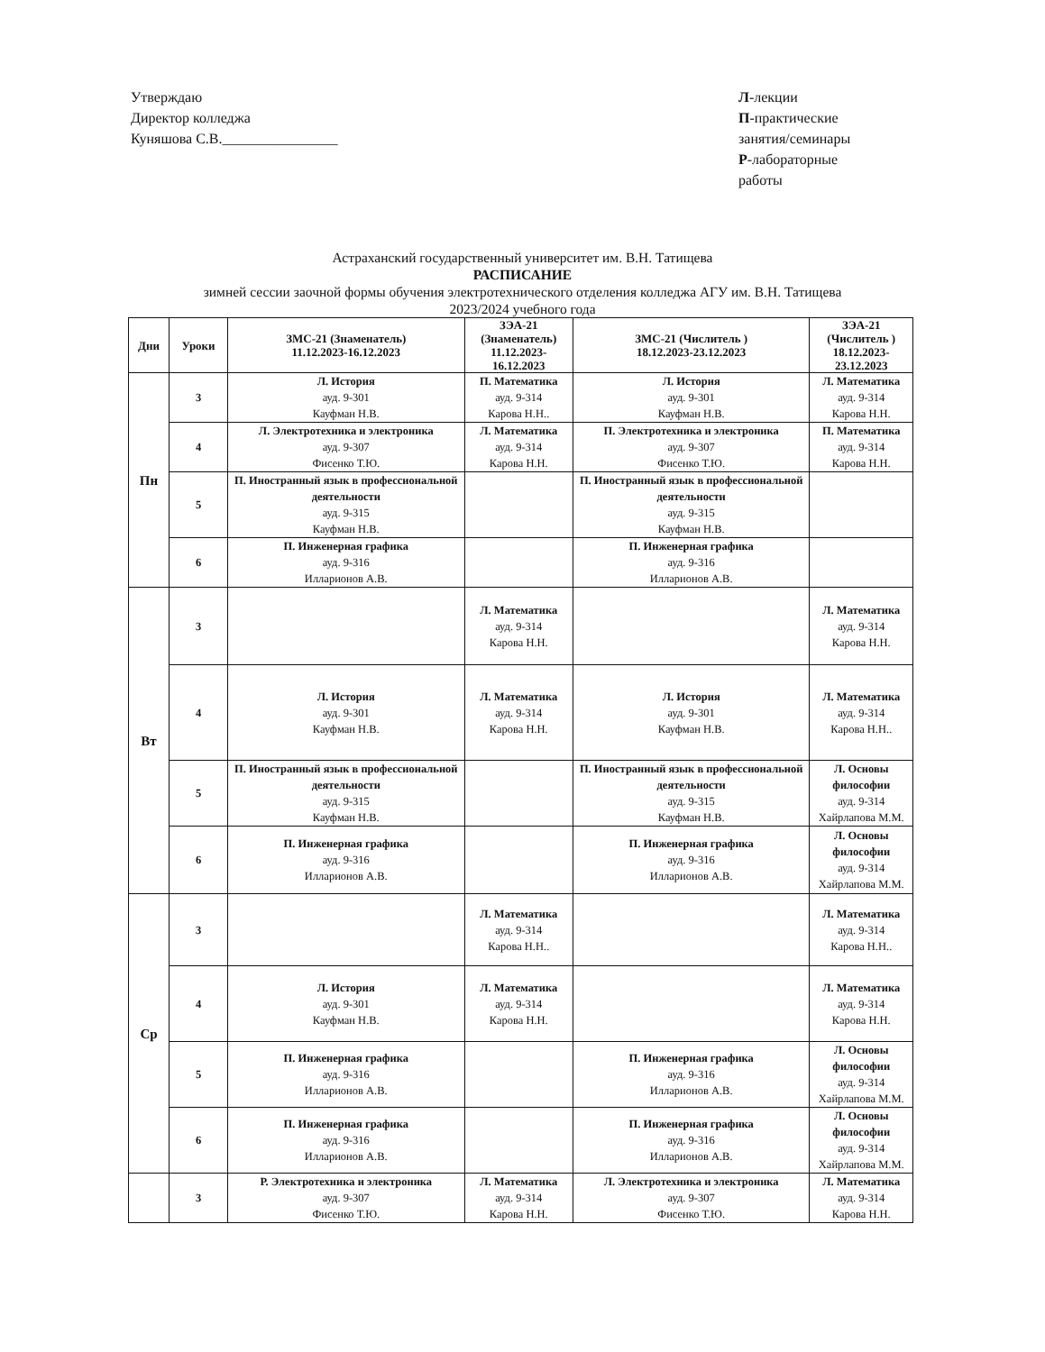Утверждаю
Директор колледжа
Куняшова С.В.________________
Л-лекции
П-практические занятия/семинары
Р-лабораторные работы
Астраханский государственный университет им. В.Н. Татищева
РАСПИСАНИЕ
зимней сессии заочной формы обучения электротехнического отделения колледжа АГУ им. В.Н. Татищева
2023/2024 учебного года
| Дни | Уроки | ЗМС-21 (Знаменатель) 11.12.2023-16.12.2023 | ЗЭА-21 (Знаменатель) 11.12.2023-16.12.2023 | ЗМС-21 (Числитель ) 18.12.2023-23.12.2023 | ЗЭА-21 (Числитель ) 18.12.2023-23.12.2023 |
| --- | --- | --- | --- | --- | --- |
| Пн | 3 | Л. История ауд. 9-301 Кауфман Н.В. | П. Математика ауд. 9-314 Карова Н.Н.. | Л. История ауд. 9-301 Кауфман Н.В. | Л. Математика ауд. 9-314 Карова Н.Н. |
| | 4 | Л. Электротехника и электроника ауд. 9-307 Фисенко Т.Ю. | Л. Математика ауд. 9-314 Карова Н.Н. | П. Электротехника и электроника ауд. 9-307 Фисенко Т.Ю. | П. Математика ауд. 9-314 Карова Н.Н. |
| | 5 | П. Иностранный язык в профессиональной деятельности ауд. 9-315 Кауфман Н.В. | | П. Иностранный язык в профессиональной деятельности ауд. 9-315 Кауфман Н.В. | |
| | 6 | П. Инженерная графика ауд. 9-316 Илларионов А.В. | | П. Инженерная графика ауд. 9-316 Илларионов А.В. | |
| Вт | 3 | | Л. Математика ауд. 9-314 Карова Н.Н. | | Л. Математика ауд. 9-314 Карова Н.Н. |
| | 4 | Л. История ауд. 9-301 Кауфман Н.В. | Л. Математика ауд. 9-314 Карова Н.Н. | Л. История ауд. 9-301 Кауфман Н.В. | Л. Математика ауд. 9-314 Карова Н.Н.. |
| | 5 | П. Иностранный язык в профессиональной деятельности ауд. 9-315 Кауфман Н.В. | | П. Иностранный язык в профессиональной деятельности ауд. 9-315 Кауфман Н.В. | Л. Основы философии ауд. 9-314 Хайрлапова М.М. |
| | 6 | П. Инженерная графика ауд. 9-316 Илларионов А.В. | | П. Инженерная графика ауд. 9-316 Илларионов А.В. | Л. Основы философии ауд. 9-314 Хайрлапова М.М. |
| Ср | 3 | | Л. Математика ауд. 9-314 Карова Н.Н.. | | Л. Математика ауд. 9-314 Карова Н.Н.. |
| | 4 | Л. История ауд. 9-301 Кауфман Н.В. | Л. Математика ауд. 9-314 Карова Н.Н. | | Л. Математика ауд. 9-314 Карова Н.Н. |
| | 5 | П. Инженерная графика ауд. 9-316 Илларионов А.В. | | П. Инженерная графика ауд. 9-316 Илларионов А.В. | Л. Основы философии ауд. 9-314 Хайрлапова М.М. |
| | 6 | П. Инженерная графика ауд. 9-316 Илларионов А.В. | | П. Инженерная графика ауд. 9-316 Илларионов А.В. | Л. Основы философии ауд. 9-314 Хайрлапова М.М. |
| | 3 | Р. Электротехника и электроника ауд. 9-307 Фисенко Т.Ю. | Л. Математика ауд. 9-314 Карова Н.Н. | Л. Электротехника и электроника ауд. 9-307 Фисенко Т.Ю. | Л. Математика ауд. 9-314 Карова Н.Н. |